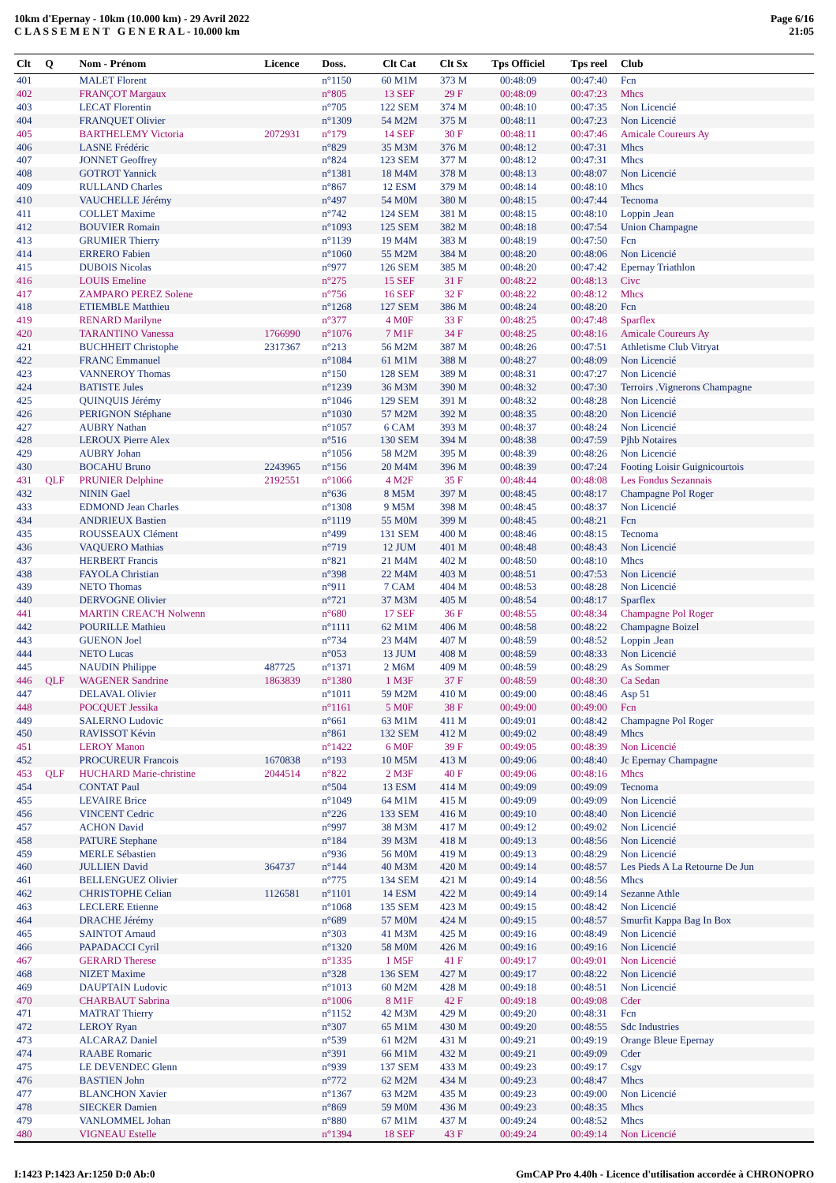10km d'Epernay - 10km (10.000 km) - 29 Avril 2022
C L A S S E M E N T G E N E R A L - 10.000 km
Page 6/16
21:05
| Clt | Q | Nom - Prénom | Licence | Doss. | Clt Cat | Clt Sx | Tps Officiel | Tps reel | Club |
| --- | --- | --- | --- | --- | --- | --- | --- | --- | --- |
| 401 | | MALET Florent | | n°1150 | 60 M1M | 373 M | 00:48:09 | 00:47:40 | Fcn |
| 402 | | FRANÇOT Margaux | | n°805 | 13 SEF | 29 F | 00:48:09 | 00:47:23 | Mhcs |
| 403 | | LECAT Florentin | | n°705 | 122 SEM | 374 M | 00:48:10 | 00:47:35 | Non Licencié |
| 404 | | FRANQUET Olivier | | n°1309 | 54 M2M | 375 M | 00:48:11 | 00:47:23 | Non Licencié |
| 405 | | BARTHELEMY Victoria | 2072931 | n°179 | 14 SEF | 30 F | 00:48:11 | 00:47:46 | Amicale Coureurs Ay |
| 406 | | LASNE Frédéric | | n°829 | 35 M3M | 376 M | 00:48:12 | 00:47:31 | Mhcs |
| 407 | | JONNET Geoffrey | | n°824 | 123 SEM | 377 M | 00:48:12 | 00:47:31 | Mhcs |
| 408 | | GOTROT Yannick | | n°1381 | 18 M4M | 378 M | 00:48:13 | 00:48:07 | Non Licencié |
| 409 | | RULLAND Charles | | n°867 | 12 ESM | 379 M | 00:48:14 | 00:48:10 | Mhcs |
| 410 | | VAUCHELLE Jérémy | | n°497 | 54 M0M | 380 M | 00:48:15 | 00:47:44 | Tecnoma |
| 411 | | COLLET Maxime | | n°742 | 124 SEM | 381 M | 00:48:15 | 00:48:10 | Loppin .Jean |
| 412 | | BOUVIER Romain | | n°1093 | 125 SEM | 382 M | 00:48:18 | 00:47:54 | Union Champagne |
| 413 | | GRUMIER Thierry | | n°1139 | 19 M4M | 383 M | 00:48:19 | 00:47:50 | Fcn |
| 414 | | ERRERO Fabien | | n°1060 | 55 M2M | 384 M | 00:48:20 | 00:48:06 | Non Licencié |
| 415 | | DUBOIS Nicolas | | n°977 | 126 SEM | 385 M | 00:48:20 | 00:47:42 | Epernay Triathlon |
| 416 | | LOUIS Emeline | | n°275 | 15 SEF | 31 F | 00:48:22 | 00:48:13 | Civc |
| 417 | | ZAMPARO PEREZ Solene | | n°756 | 16 SEF | 32 F | 00:48:22 | 00:48:12 | Mhcs |
| 418 | | ETIEMBLE Matthieu | | n°1268 | 127 SEM | 386 M | 00:48:24 | 00:48:20 | Fcn |
| 419 | | RENARD Marilyne | | n°377 | 4 M0F | 33 F | 00:48:25 | 00:47:48 | Sparflex |
| 420 | | TARANTINO Vanessa | 1766990 | n°1076 | 7 M1F | 34 F | 00:48:25 | 00:48:16 | Amicale Coureurs Ay |
| 421 | | BUCHHEIT Christophe | 2317367 | n°213 | 56 M2M | 387 M | 00:48:26 | 00:47:51 | Athletisme Club Vitryat |
| 422 | | FRANC Emmanuel | | n°1084 | 61 M1M | 388 M | 00:48:27 | 00:48:09 | Non Licencié |
| 423 | | VANNEROY Thomas | | n°150 | 128 SEM | 389 M | 00:48:31 | 00:47:27 | Non Licencié |
| 424 | | BATISTE Jules | | n°1239 | 36 M3M | 390 M | 00:48:32 | 00:47:30 | Terroirs .Vignerons Champagne |
| 425 | | QUINQUIS Jérémy | | n°1046 | 129 SEM | 391 M | 00:48:32 | 00:48:28 | Non Licencié |
| 426 | | PERIGNON Stéphane | | n°1030 | 57 M2M | 392 M | 00:48:35 | 00:48:20 | Non Licencié |
| 427 | | AUBRY Nathan | | n°1057 | 6 CAM | 393 M | 00:48:37 | 00:48:24 | Non Licencié |
| 428 | | LEROUX Pierre Alex | | n°516 | 130 SEM | 394 M | 00:48:38 | 00:47:59 | Pjhb Notaires |
| 429 | | AUBRY Johan | | n°1056 | 58 M2M | 395 M | 00:48:39 | 00:48:26 | Non Licencié |
| 430 | | BOCAHU Bruno | 2243965 | n°156 | 20 M4M | 396 M | 00:48:39 | 00:47:24 | Footing Loisir Guignicourtois |
| 431 | QLF | PRUNIER Delphine | 2192551 | n°1066 | 4 M2F | 35 F | 00:48:44 | 00:48:08 | Les Fondus Sezannais |
| 432 | | NININ Gael | | n°636 | 8 M5M | 397 M | 00:48:45 | 00:48:17 | Champagne Pol Roger |
| 433 | | EDMOND Jean Charles | | n°1308 | 9 M5M | 398 M | 00:48:45 | 00:48:37 | Non Licencié |
| 434 | | ANDRIEUX Bastien | | n°1119 | 55 M0M | 399 M | 00:48:45 | 00:48:21 | Fcn |
| 435 | | ROUSSEAUX Clément | | n°499 | 131 SEM | 400 M | 00:48:46 | 00:48:15 | Tecnoma |
| 436 | | VAQUERO Mathias | | n°719 | 12 JUM | 401 M | 00:48:48 | 00:48:43 | Non Licencié |
| 437 | | HERBERT Francis | | n°821 | 21 M4M | 402 M | 00:48:50 | 00:48:10 | Mhcs |
| 438 | | FAYOLA Christian | | n°398 | 22 M4M | 403 M | 00:48:51 | 00:47:53 | Non Licencié |
| 439 | | NETO Thomas | | n°911 | 7 CAM | 404 M | 00:48:53 | 00:48:28 | Non Licencié |
| 440 | | DERVOGNE Olivier | | n°721 | 37 M3M | 405 M | 00:48:54 | 00:48:17 | Sparflex |
| 441 | | MARTIN CREAC'H Nolwenn | | n°680 | 17 SEF | 36 F | 00:48:55 | 00:48:34 | Champagne Pol Roger |
| 442 | | POURILLE Mathieu | | n°1111 | 62 M1M | 406 M | 00:48:58 | 00:48:22 | Champagne Boizel |
| 443 | | GUENON Joel | | n°734 | 23 M4M | 407 M | 00:48:59 | 00:48:52 | Loppin .Jean |
| 444 | | NETO Lucas | | n°053 | 13 JUM | 408 M | 00:48:59 | 00:48:33 | Non Licencié |
| 445 | | NAUDIN Philippe | 487725 | n°1371 | 2 M6M | 409 M | 00:48:59 | 00:48:29 | As Sommer |
| 446 | QLF | WAGENER Sandrine | 1863839 | n°1380 | 1 M3F | 37 F | 00:48:59 | 00:48:30 | Ca Sedan |
| 447 | | DELAVAL Olivier | | n°1011 | 59 M2M | 410 M | 00:49:00 | 00:48:46 | Asp 51 |
| 448 | | POCQUET Jessika | | n°1161 | 5 M0F | 38 F | 00:49:00 | 00:49:00 | Fcn |
| 449 | | SALERNO Ludovic | | n°661 | 63 M1M | 411 M | 00:49:01 | 00:48:42 | Champagne Pol Roger |
| 450 | | RAVISSOT Kévin | | n°861 | 132 SEM | 412 M | 00:49:02 | 00:48:49 | Mhcs |
| 451 | | LEROY Manon | | n°1422 | 6 M0F | 39 F | 00:49:05 | 00:48:39 | Non Licencié |
| 452 | | PROCUREUR Francois | 1670838 | n°193 | 10 M5M | 413 M | 00:49:06 | 00:48:40 | Jc Epernay Champagne |
| 453 | QLF | HUCHARD Marie-christine | 2044514 | n°822 | 2 M3F | 40 F | 00:49:06 | 00:48:16 | Mhcs |
| 454 | | CONTAT Paul | | n°504 | 13 ESM | 414 M | 00:49:09 | 00:49:09 | Tecnoma |
| 455 | | LEVAIRE Brice | | n°1049 | 64 M1M | 415 M | 00:49:09 | 00:49:09 | Non Licencié |
| 456 | | VINCENT Cedric | | n°226 | 133 SEM | 416 M | 00:49:10 | 00:48:40 | Non Licencié |
| 457 | | ACHON David | | n°997 | 38 M3M | 417 M | 00:49:12 | 00:49:02 | Non Licencié |
| 458 | | PATURE Stephane | | n°184 | 39 M3M | 418 M | 00:49:13 | 00:48:56 | Non Licencié |
| 459 | | MERLE Sébastien | | n°936 | 56 M0M | 419 M | 00:49:13 | 00:48:29 | Non Licencié |
| 460 | | JULLIEN David | 364737 | n°144 | 40 M3M | 420 M | 00:49:14 | 00:48:57 | Les Pieds A La Retourne De Jun |
| 461 | | BELLENGUEZ Olivier | | n°775 | 134 SEM | 421 M | 00:49:14 | 00:48:56 | Mhcs |
| 462 | | CHRISTOPHE Celian | 1126581 | n°1101 | 14 ESM | 422 M | 00:49:14 | 00:49:14 | Sezanne Athle |
| 463 | | LECLERE Etienne | | n°1068 | 135 SEM | 423 M | 00:49:15 | 00:48:42 | Non Licencié |
| 464 | | DRACHE Jérémy | | n°689 | 57 M0M | 424 M | 00:49:15 | 00:48:57 | Smurfit Kappa Bag In Box |
| 465 | | SAINTOT Arnaud | | n°303 | 41 M3M | 425 M | 00:49:16 | 00:48:49 | Non Licencié |
| 466 | | PAPADACCI Cyril | | n°1320 | 58 M0M | 426 M | 00:49:16 | 00:49:16 | Non Licencié |
| 467 | | GERARD Therese | | n°1335 | 1 M5F | 41 F | 00:49:17 | 00:49:01 | Non Licencié |
| 468 | | NIZET Maxime | | n°328 | 136 SEM | 427 M | 00:49:17 | 00:48:22 | Non Licencié |
| 469 | | DAUPTAIN Ludovic | | n°1013 | 60 M2M | 428 M | 00:49:18 | 00:48:51 | Non Licencié |
| 470 | | CHARBAUT Sabrina | | n°1006 | 8 M1F | 42 F | 00:49:18 | 00:49:08 | Cder |
| 471 | | MATRAT Thierry | | n°1152 | 42 M3M | 429 M | 00:49:20 | 00:48:31 | Fcn |
| 472 | | LEROY Ryan | | n°307 | 65 M1M | 430 M | 00:49:20 | 00:48:55 | Sdc Industries |
| 473 | | ALCARAZ Daniel | | n°539 | 61 M2M | 431 M | 00:49:21 | 00:49:19 | Orange Bleue Epernay |
| 474 | | RAABE Romaric | | n°391 | 66 M1M | 432 M | 00:49:21 | 00:49:09 | Cder |
| 475 | | LE DEVENDEC Glenn | | n°939 | 137 SEM | 433 M | 00:49:23 | 00:49:17 | Csgv |
| 476 | | BASTIEN John | | n°772 | 62 M2M | 434 M | 00:49:23 | 00:48:47 | Mhcs |
| 477 | | BLANCHON Xavier | | n°1367 | 63 M2M | 435 M | 00:49:23 | 00:49:00 | Non Licencié |
| 478 | | SIECKER Damien | | n°869 | 59 M0M | 436 M | 00:49:23 | 00:48:35 | Mhcs |
| 479 | | VANLOMMEL Johan | | n°880 | 67 M1M | 437 M | 00:49:24 | 00:48:52 | Mhcs |
| 480 | | VIGNEAU Estelle | | n°1394 | 18 SEF | 43 F | 00:49:24 | 00:49:14 | Non Licencié |
I:1423 P:1423 Ar:1250 D:0 Ab:0 GmCAP Pro 4.40h - Licence d'utilisation accordée à CHRONOPRO